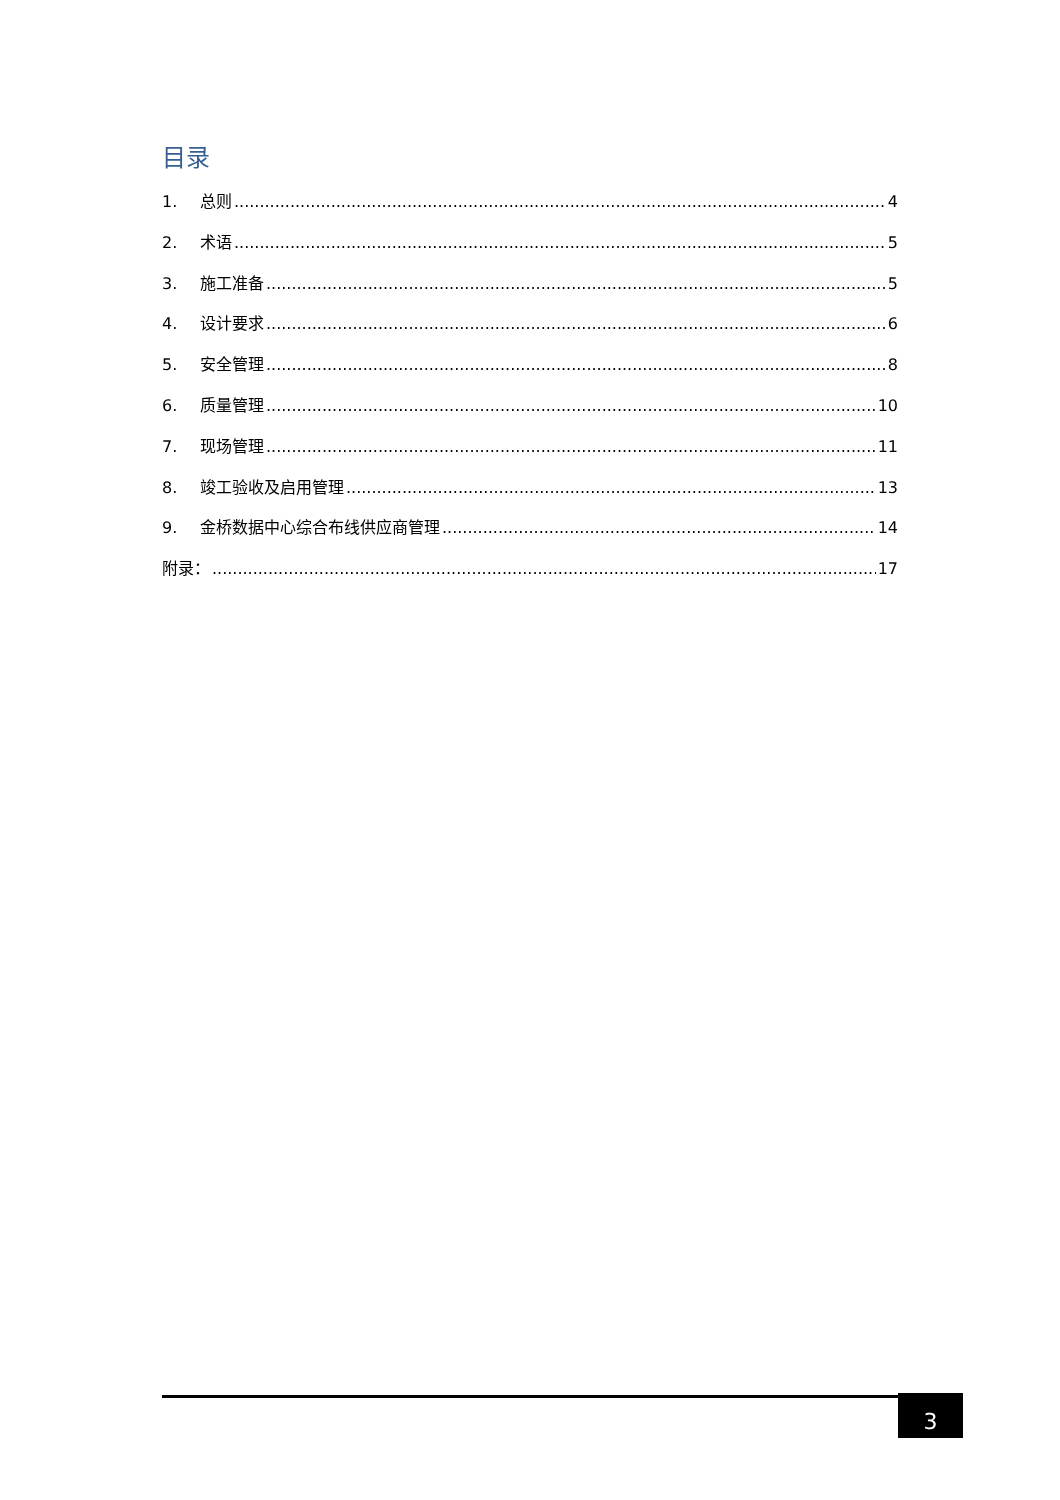目录
1. 总则 4
2. 术语 5
3. 施工准备 5
4. 设计要求 6
5. 安全管理 8
6. 质量管理 10
7. 现场管理 11
8. 竣工验收及启用管理 13
9. 金桥数据中心综合布线供应商管理 14
附录： 17
3